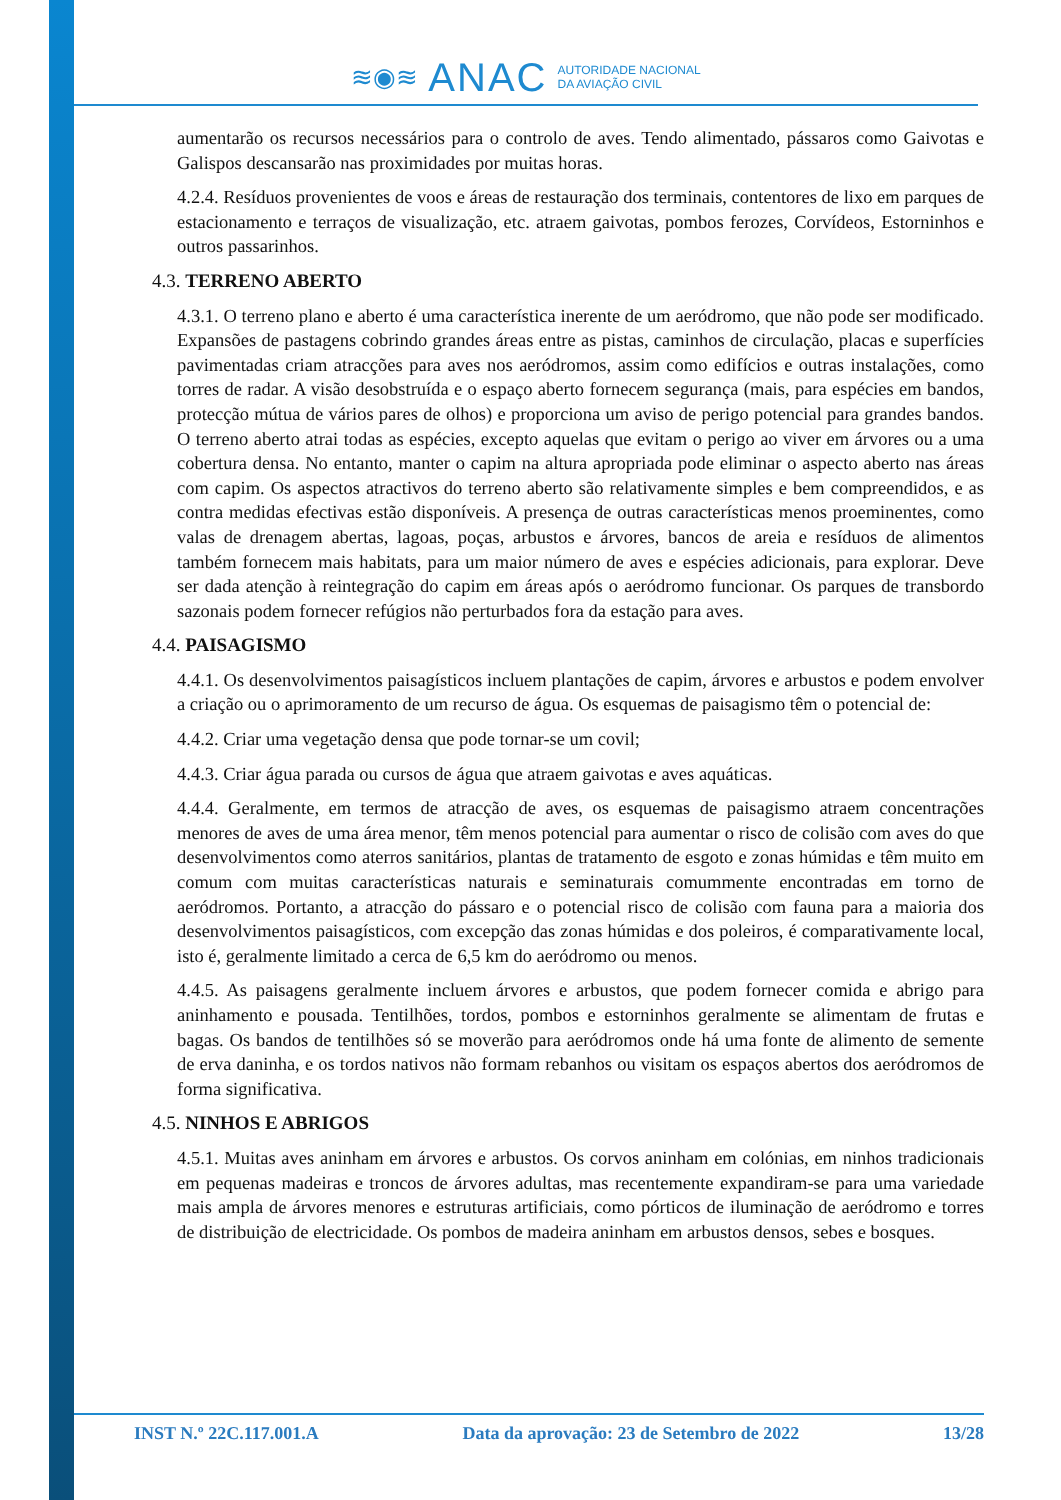≋◉≋ ANAC AUTORIDADE NACIONAL
DA AVIAÇÃO CIVIL
aumentarão os recursos necessários para o controlo de aves. Tendo alimentado, pássaros como Gaivotas e Galispos descansarão nas proximidades por muitas horas.
4.2.4. Resíduos provenientes de voos e áreas de restauração dos terminais, contentores de lixo em parques de estacionamento e terraços de visualização, etc. atraem gaivotas, pombos ferozes, Corvídeos, Estorninhos e outros passarinhos.
4.3. TERRENO ABERTO
4.3.1. O terreno plano e aberto é uma característica inerente de um aeródromo, que não pode ser modificado. Expansões de pastagens cobrindo grandes áreas entre as pistas, caminhos de circulação, placas e superfícies pavimentadas criam atracções para aves nos aeródromos, assim como edifícios e outras instalações, como torres de radar. A visão desobstruída e o espaço aberto fornecem segurança (mais, para espécies em bandos, protecção mútua de vários pares de olhos) e proporciona um aviso de perigo potencial para grandes bandos. O terreno aberto atrai todas as espécies, excepto aquelas que evitam o perigo ao viver em árvores ou a uma cobertura densa. No entanto, manter o capim na altura apropriada pode eliminar o aspecto aberto nas áreas com capim. Os aspectos atractivos do terreno aberto são relativamente simples e bem compreendidos, e as contra medidas efectivas estão disponíveis. A presença de outras características menos proeminentes, como valas de drenagem abertas, lagoas, poças, arbustos e árvores, bancos de areia e resíduos de alimentos também fornecem mais habitats, para um maior número de aves e espécies adicionais, para explorar. Deve ser dada atenção à reintegração do capim em áreas após o aeródromo funcionar. Os parques de transbordo sazonais podem fornecer refúgios não perturbados fora da estação para aves.
4.4. PAISAGISMO
4.4.1. Os desenvolvimentos paisagísticos incluem plantações de capim, árvores e arbustos e podem envolver a criação ou o aprimoramento de um recurso de água. Os esquemas de paisagismo têm o potencial de:
4.4.2. Criar uma vegetação densa que pode tornar-se um covil;
4.4.3. Criar água parada ou cursos de água que atraem gaivotas e aves aquáticas.
4.4.4. Geralmente, em termos de atracção de aves, os esquemas de paisagismo atraem concentrações menores de aves de uma área menor, têm menos potencial para aumentar o risco de colisão com aves do que desenvolvimentos como aterros sanitários, plantas de tratamento de esgoto e zonas húmidas e têm muito em comum com muitas características naturais e seminaturais comummente encontradas em torno de aeródromos. Portanto, a atracção do pássaro e o potencial risco de colisão com fauna para a maioria dos desenvolvimentos paisagísticos, com excepção das zonas húmidas e dos poleiros, é comparativamente local, isto é, geralmente limitado a cerca de 6,5 km do aeródromo ou menos.
4.4.5. As paisagens geralmente incluem árvores e arbustos, que podem fornecer comida e abrigo para aninhamento e pousada. Tentilhões, tordos, pombos e estorninhos geralmente se alimentam de frutas e bagas. Os bandos de tentilhões só se moverão para aeródromos onde há uma fonte de alimento de semente de erva daninha, e os tordos nativos não formam rebanhos ou visitam os espaços abertos dos aeródromos de forma significativa.
4.5. NINHOS E ABRIGOS
4.5.1. Muitas aves aninham em árvores e arbustos. Os corvos aninham em colónias, em ninhos tradicionais em pequenas madeiras e troncos de árvores adultas, mas recentemente expandiram-se para uma variedade mais ampla de árvores menores e estruturas artificiais, como pórticos de iluminação de aeródromo e torres de distribuição de electricidade. Os pombos de madeira aninham em arbustos densos, sebes e bosques.
INST N.º 22C.117.001.A Data da aprovação: 23 de Setembro de 2022 13/28